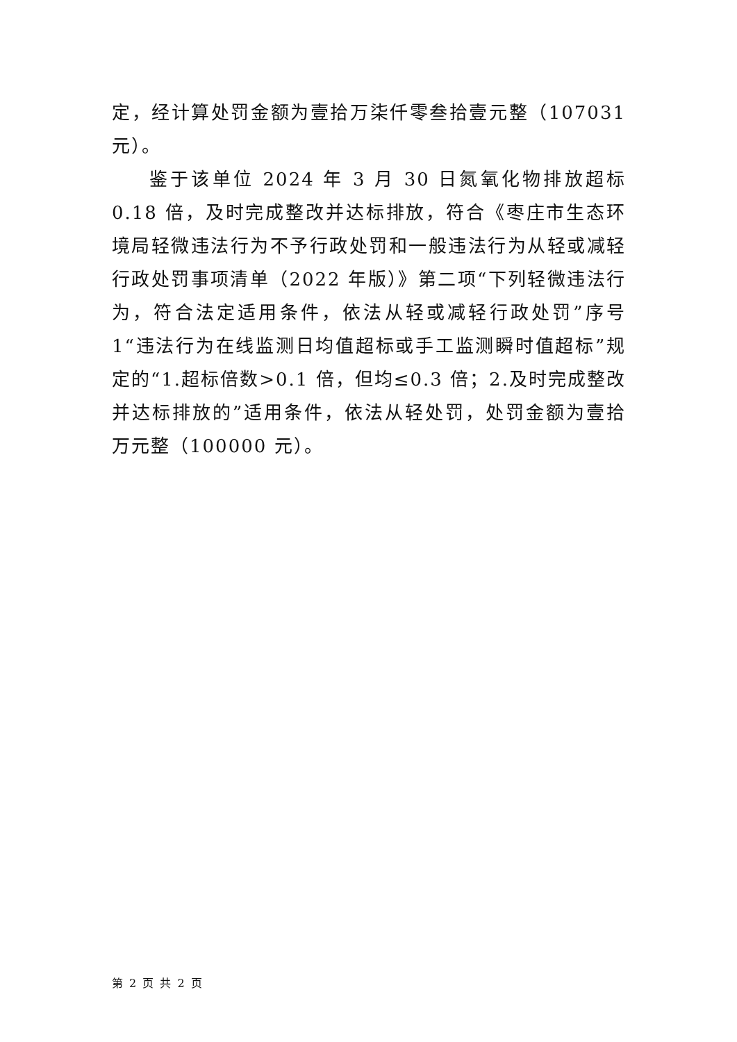定，经计算处罚金额为壹拾万柒仟零叁拾壹元整（107031 元）。
鉴于该单位 2024 年 3 月 30 日氮氧化物排放超标 0.18 倍，及时完成整改并达标排放，符合《枣庄市生态环境局轻微违法行为不予行政处罚和一般违法行为从轻或减轻行政处罚事项清单（2022 年版）》第二项“下列轻微违法行为，符合法定适用条件，依法从轻或减轻行政处罚”序号 1“违法行为在线监测日均值超标或手工监测瞬时值超标”规定的“1.超标倍数>0.1 倍，但均≤0.3 倍；2.及时完成整改并达标排放的”适用条件，依法从轻处罚，处罚金额为壹拾万元整（100000 元）。
第 2 页 共 2 页